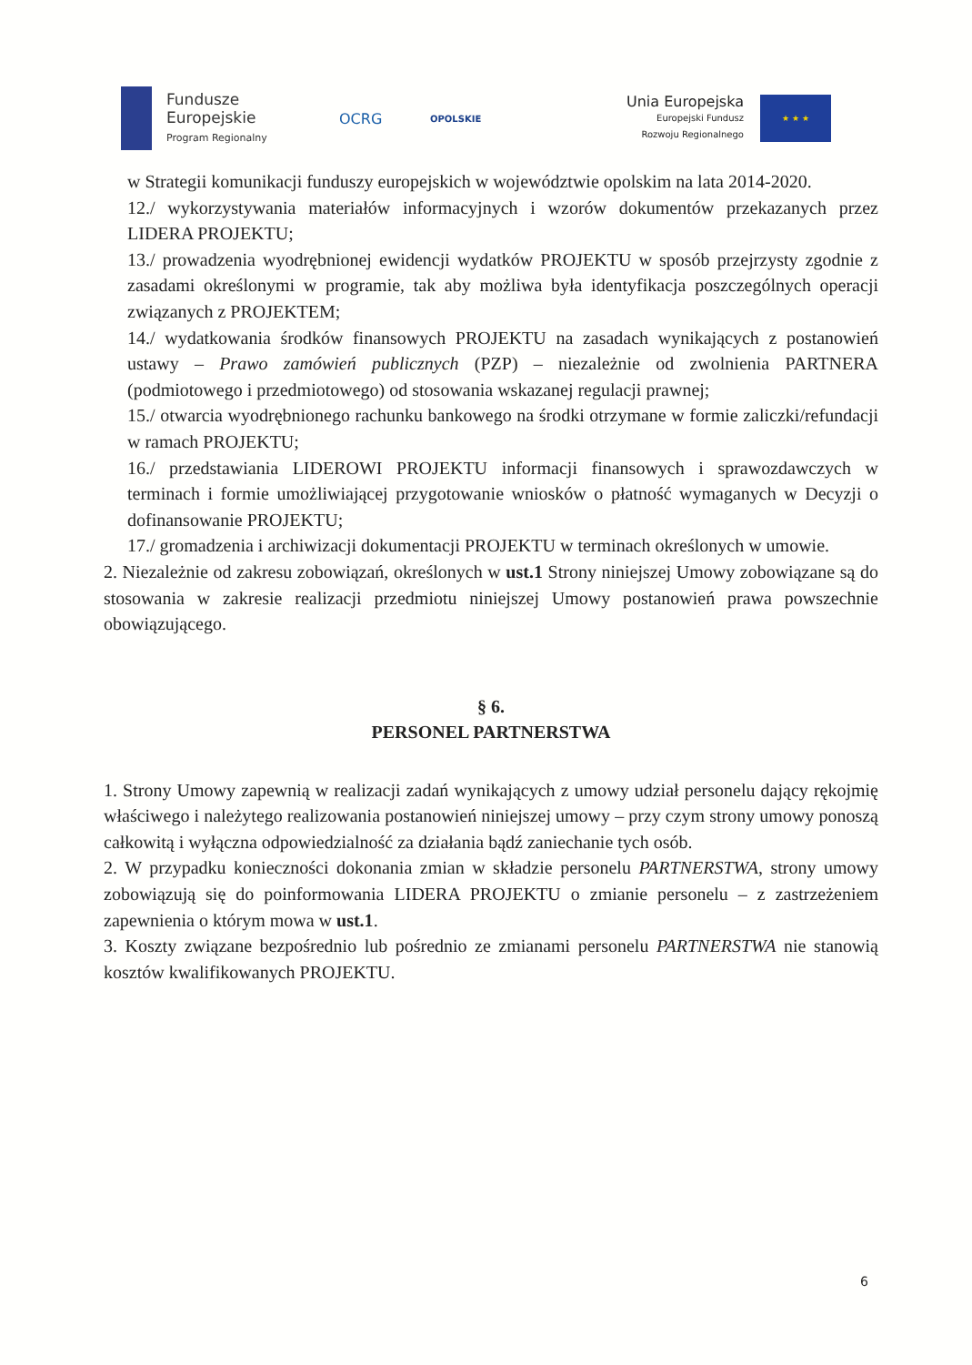Fundusze
Europejskie
Program Regionalny
OCRG
OPOLSKIE
Unia Europejska
Europejski Fundusz
Rozwoju Regionalnego
★ ★ ★
w Strategii komunikacji funduszy europejskich w województwie opolskim na lata 2014-2020.
12./ wykorzystywania materiałów informacyjnych i wzorów dokumentów przekazanych przez LIDERA PROJEKTU;
13./ prowadzenia wyodrębnionej ewidencji wydatków PROJEKTU w sposób przejrzysty zgodnie z zasadami określonymi w programie, tak aby możliwa była identyfikacja poszczególnych operacji związanych z PROJEKTEM;
14./ wydatkowania środków finansowych PROJEKTU na zasadach wynikających z postanowień ustawy – Prawo zamówień publicznych (PZP) – niezależnie od zwolnienia PARTNERA (podmiotowego i przedmiotowego) od stosowania wskazanej regulacji prawnej;
15./ otwarcia wyodrębnionego rachunku bankowego na środki otrzymane w formie zaliczki/refundacji w ramach PROJEKTU;
16./ przedstawiania LIDEROWI PROJEKTU informacji finansowych i sprawozdawczych w terminach i formie umożliwiającej przygotowanie wniosków o płatność wymaganych w Decyzji o dofinansowanie PROJEKTU;
17./ gromadzenia i archiwizacji dokumentacji PROJEKTU w terminach określonych w umowie.
2. Niezależnie od zakresu zobowiązań, określonych w ust.1 Strony niniejszej Umowy zobowiązane są do stosowania w zakresie realizacji przedmiotu niniejszej Umowy postanowień prawa powszechnie obowiązującego.
§ 6.
PERSONEL PARTNERSTWA
1. Strony Umowy zapewnią w realizacji zadań wynikających z umowy udział personelu dający rękojmię właściwego i należytego realizowania postanowień niniejszej umowy – przy czym strony umowy ponoszą całkowitą i wyłączna odpowiedzialność za działania bądź zaniechanie tych osób.
2. W przypadku konieczności dokonania zmian w składzie personelu PARTNERSTWA, strony umowy zobowiązują się do poinformowania LIDERA PROJEKTU o zmianie personelu – z zastrzeżeniem zapewnienia o którym mowa w ust.1.
3. Koszty związane bezpośrednio lub pośrednio ze zmianami personelu PARTNERSTWA nie stanowią kosztów kwalifikowanych PROJEKTU.
6